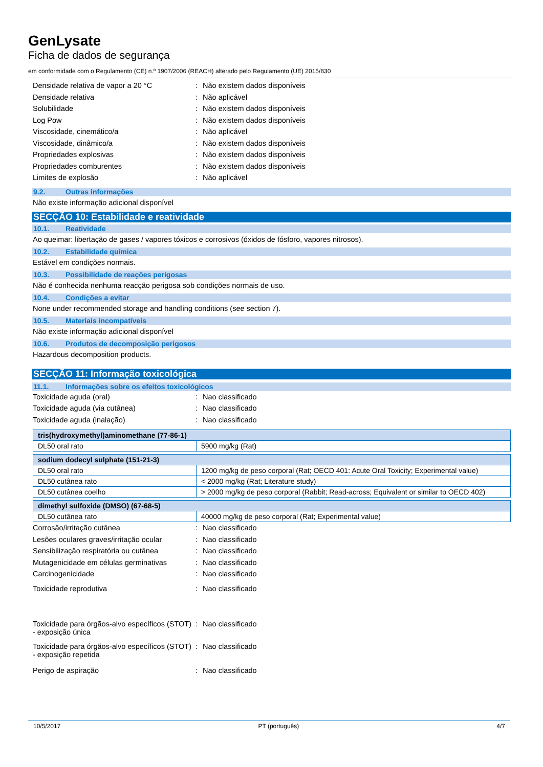GenLysate
Ficha de dados de segurança
em conformidade com o Regulamento (CE) n.º 1907/2006 (REACH) alterado pelo Regulamento (UE) 2015/830
Densidade relativa de vapor a 20 °C : Não existem dados disponíveis
Densidade relativa : Não aplicável
Solubilidade : Não existem dados disponíveis
Log Pow : Não existem dados disponíveis
Viscosidade, cinemático/a : Não aplicável
Viscosidade, dinâmico/a : Não existem dados disponíveis
Propriedades explosivas : Não existem dados disponíveis
Propriedades comburentes : Não existem dados disponíveis
Limites de explosão : Não aplicável
9.2. Outras informações
Não existe informação adicional disponível
SECÇÃO 10: Estabilidade e reatividade
10.1. Reatividade
Ao queimar: libertação de gases / vapores tóxicos e corrosivos (óxidos de fósforo, vapores nitrosos).
10.2. Estabilidade química
Estável em condições normais.
10.3. Possibilidade de reações perigosas
Não é conhecida nenhuma reacção perigosa sob condições normais de uso.
10.4. Condições a evitar
None under recommended storage and handling conditions (see section 7).
10.5. Materiais incompatíveis
Não existe informação adicional disponível
10.6. Produtos de decomposição perigosos
Hazardous decomposition products.
SECÇÃO 11: Informação toxicológica
11.1. Informações sobre os efeitos toxicológicos
Toxicidade aguda (oral) : Nao classificado
Toxicidade aguda (via cutânea) : Nao classificado
Toxicidade aguda (inalação) : Nao classificado
| tris(hydroxymethyl)aminomethane (77-86-1) | |
| DL50 oral rato | 5900 mg/kg (Rat) |
| sodium dodecyl sulphate (151-21-3) | |
| DL50 oral rato | 1200 mg/kg de peso corporal (Rat; OECD 401: Acute Oral Toxicity; Experimental value) |
| DL50 cutânea rato | < 2000 mg/kg (Rat; Literature study) |
| DL50 cutânea coelho | > 2000 mg/kg de peso corporal (Rabbit; Read-across; Equivalent or similar to OECD 402) |
| dimethyl sulfoxide (DMSO) (67-68-5) | |
| DL50 cutânea rato | 40000 mg/kg de peso corporal (Rat; Experimental value) |
Corrosão/irritação cutânea : Nao classificado
Lesões oculares graves/irritação ocular
: Nao classificado
Sensibilização respiratória ou cutânea
: Nao classificado
Mutagenicidade em células germinativas
: Nao classificado
Carcinogenicidade : Nao classificado
Toxicidade reprodutiva : Nao classificado
Toxicidade para órgãos-alvo específicos (STOT) - exposição única
: Nao classificado
Toxicidade para órgãos-alvo específicos (STOT) - exposição repetida
: Nao classificado
Perigo de aspiração : Nao classificado
10/5/2017 PT (português) 4/7